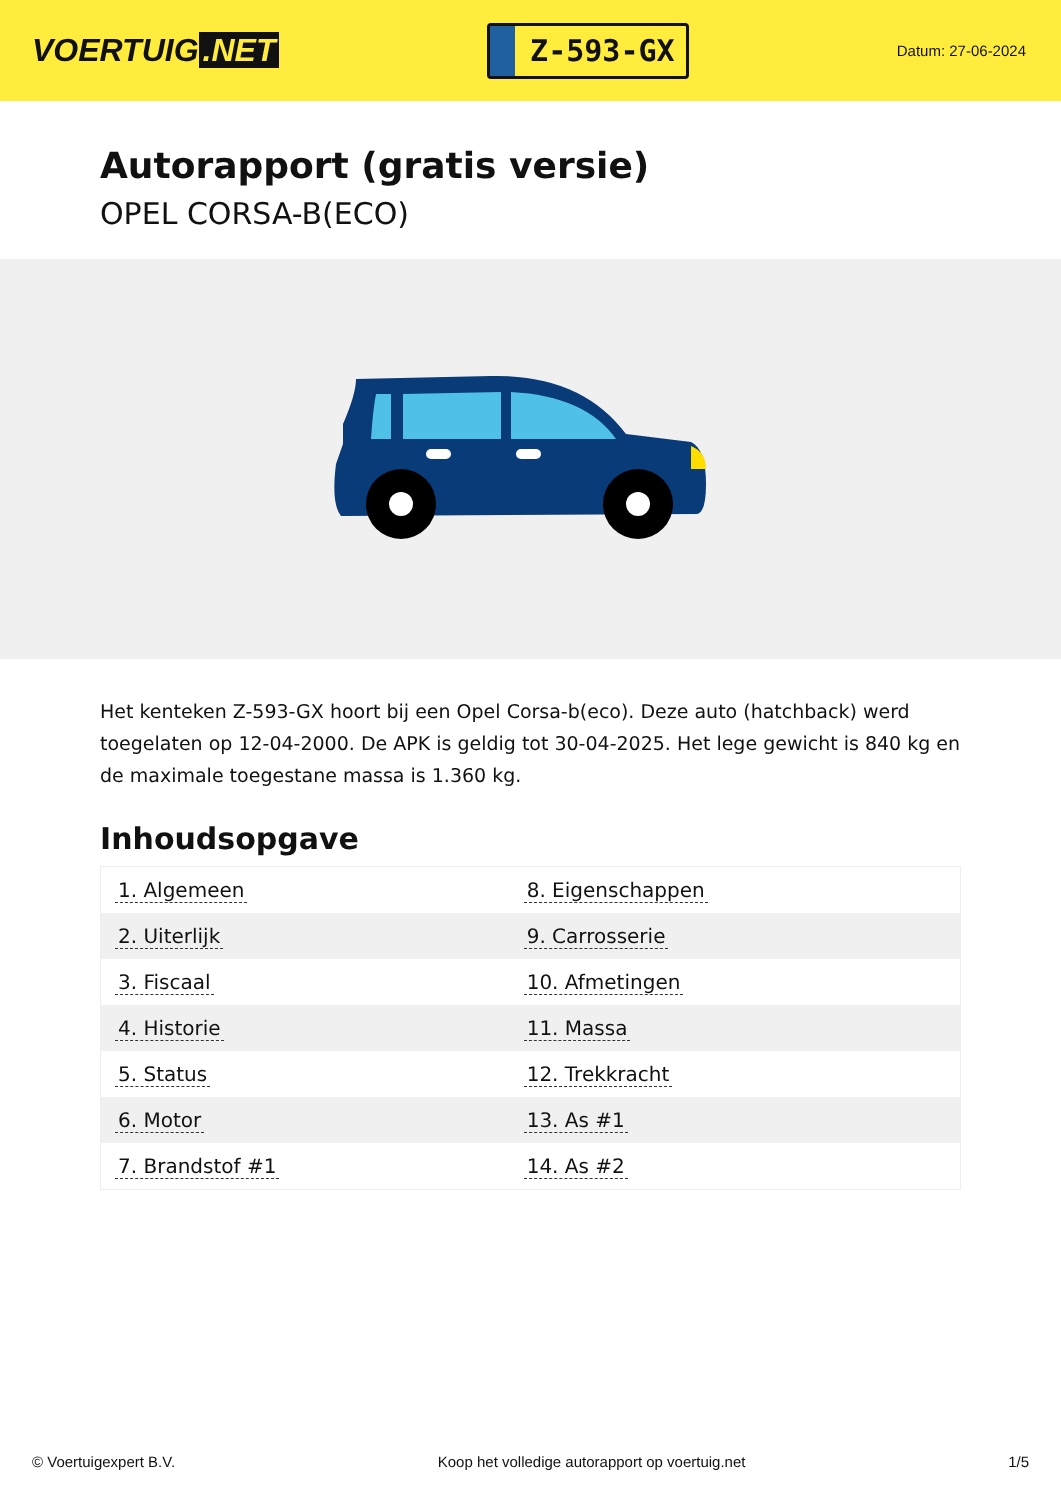VOERTUIG.NET
Z-593-GX
Datum: 27-06-2024
Autorapport (gratis versie)
OPEL CORSA-B(ECO)
Het kenteken Z-593-GX hoort bij een Opel Corsa-b(eco). Deze auto (hatchback) werd toegelaten op 12-04-2000. De APK is geldig tot 30-04-2025. Het lege gewicht is 840 kg en de maximale toegestane massa is 1.360 kg.
Inhoudsopgave
| 1. Algemeen | 8. Eigenschappen |
| 2. Uiterlijk | 9. Carrosserie |
| 3. Fiscaal | 10. Afmetingen |
| 4. Historie | 11. Massa |
| 5. Status | 12. Trekkracht |
| 6. Motor | 13. As #1 |
| 7. Brandstof #1 | 14. As #2 |
© Voertuigexpert B.V. Koop het volledige autorapport op voertuig.net 1/5